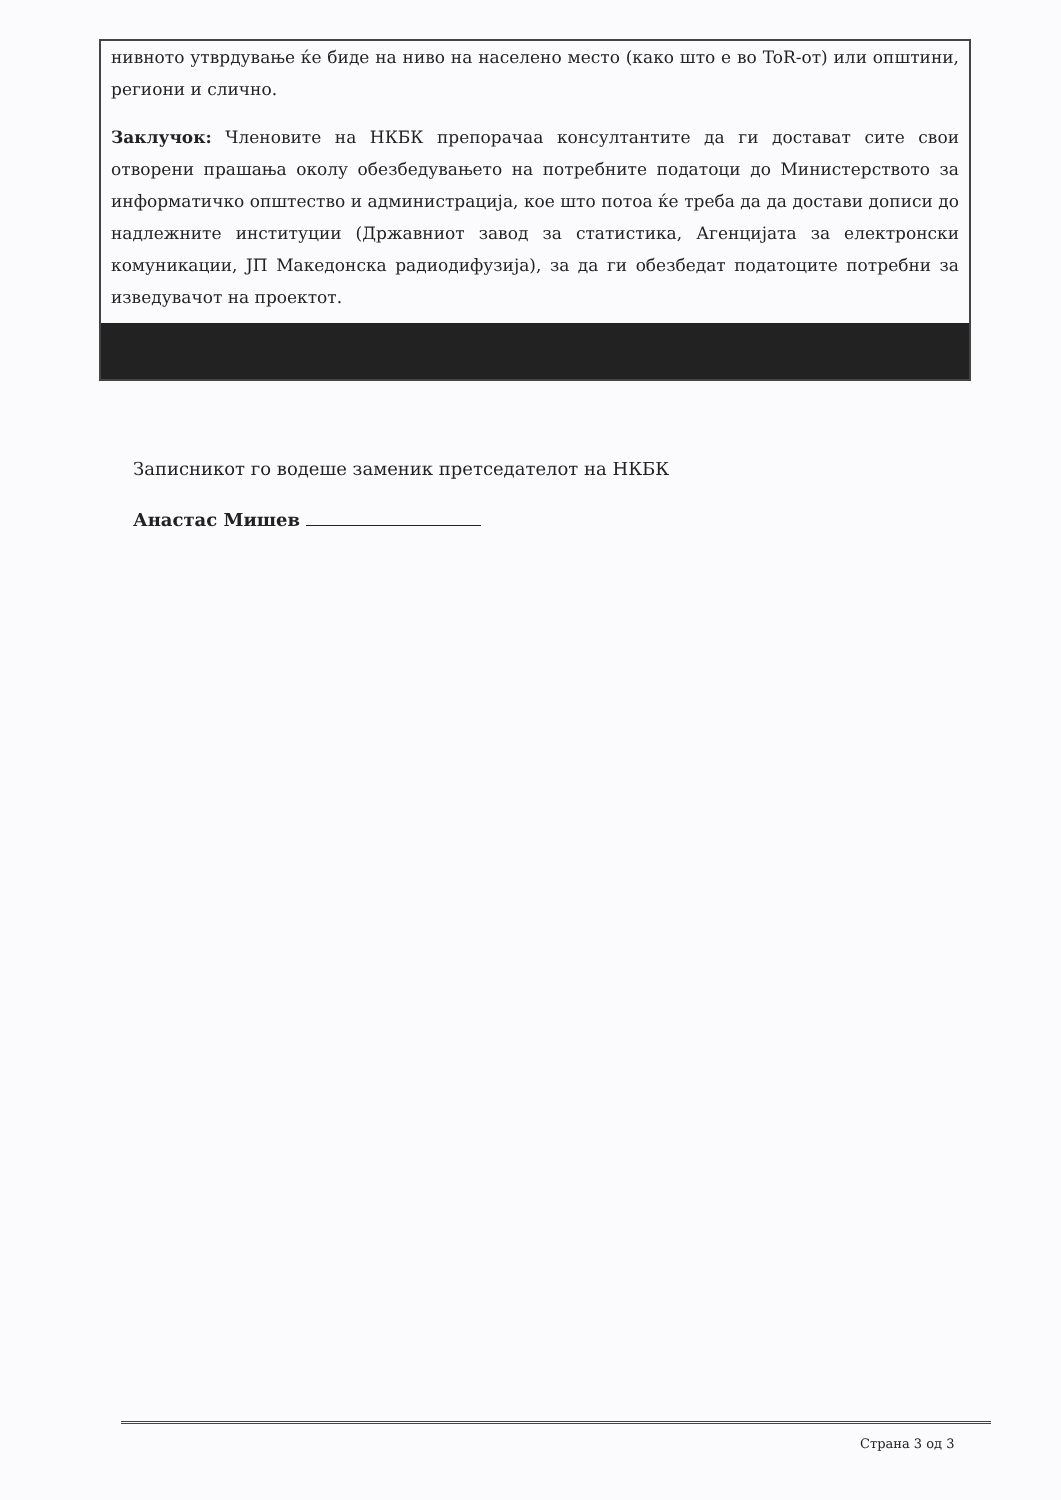нивното утврдување ќе биде на ниво на населено место (како што е во ToR-от) или општини, региони и слично.
Заклучок: Членовите на НКБК препорачаа консултантите да ги достават сите свои отворени прашања околу обезбедувањето на потребните податоци до Министерството за информатичко општество и администрација, кое што потоа ќе треба да да достави дописи до надлежните институции (Државниот завод за статистика, Агенцијата за електронски комуникации, ЈП Македонска радиодифузија), за да ги обезбедат податоците потребни за изведувачот на проектот.
Записникот го водеше заменик претседателот на НКБК
Анастас Мишев
Страна 3 од 3